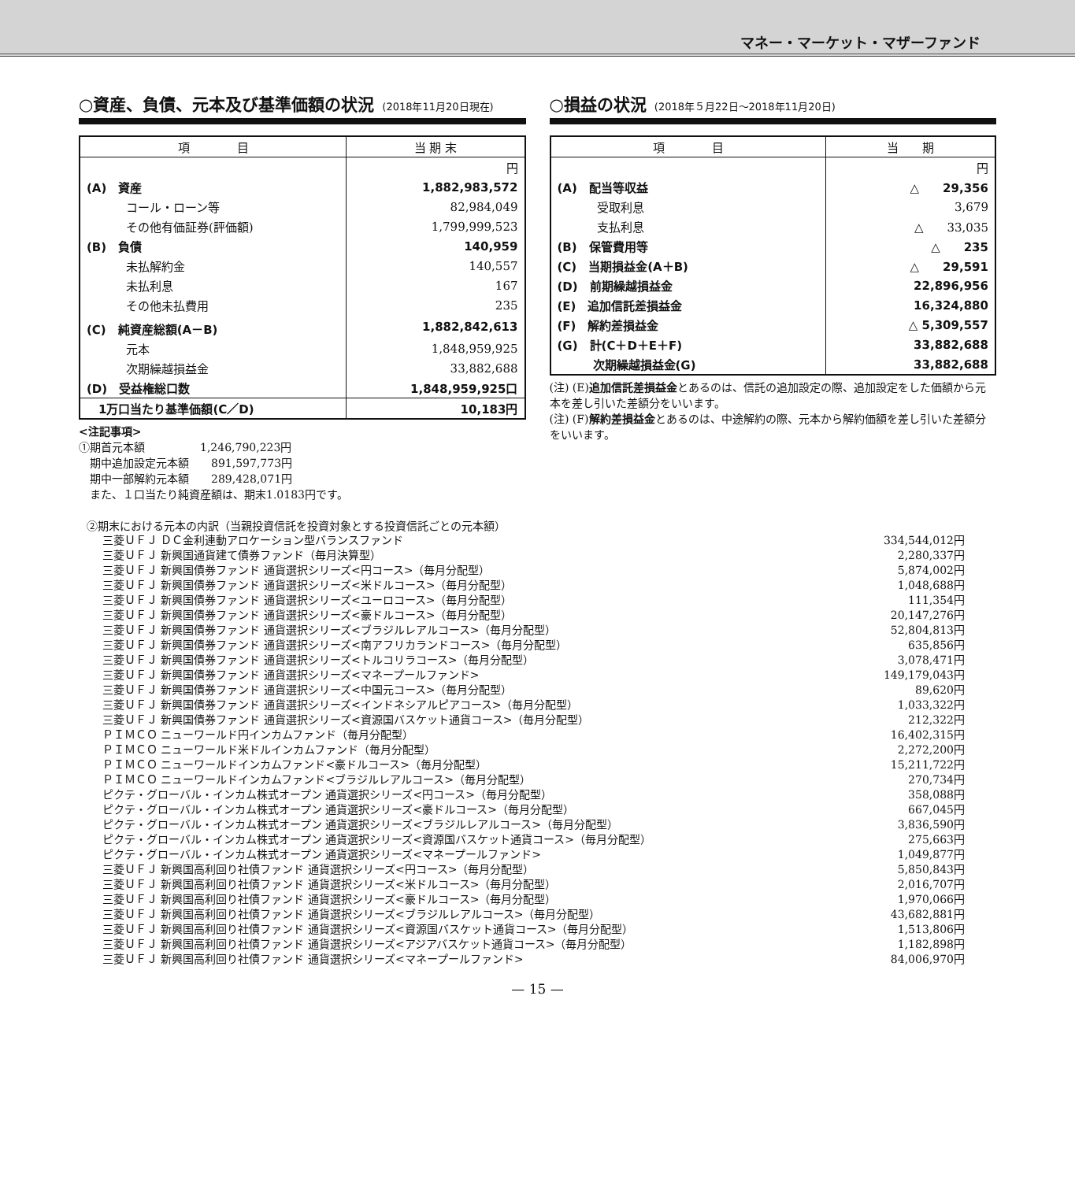マネー・マーケット・マザーファンド
○資産、負債、元本及び基準価額の状況 (2018年11月20日現在)
| 項 目 | 当 期 末 |
| --- | --- |
| | 円 |
| (A) 資産 | 1,882,983,572 |
| コール・ローン等 | 82,984,049 |
| その他有価証券(評価額) | 1,799,999,523 |
| (B) 負債 | 140,959 |
| 未払解約金 | 140,557 |
| 未払利息 | 167 |
| その他未払費用 | 235 |
| (C) 純資産総額(A－B) | 1,882,842,613 |
| 元本 | 1,848,959,925 |
| 次期繰越損益金 | 33,882,688 |
| (D) 受益権総口数 | 1,848,959,925口 |
| 1万口当たり基準価額(C／D) | 10,183円 |
<注記事項>
①期首元本額　　　　　1,246,790,223円
　期中追加設定元本額　　891,597,773円
　期中一部解約元本額　　289,428,071円
　また、１口当たり純資産額は、期末1.0183円です。
○損益の状況 (2018年５月22日～2018年11月20日)
| 項 目 | 当 期 |
| --- | --- |
| | 円 |
| (A) 配当等収益 | △ 29,356 |
| 受取利息 | 3,679 |
| 支払利息 | △ 33,035 |
| (B) 保管費用等 | △ 235 |
| (C) 当期損益金(A＋B) | △ 29,591 |
| (D) 前期繰越損益金 | 22,896,956 |
| (E) 追加信託差損益金 | 16,324,880 |
| (F) 解約差損益金 | △ 5,309,557 |
| (G) 計(C＋D＋E＋F) | 33,882,688 |
| 次期繰越損益金(G) | 33,882,688 |
(注) (E)追加信託差損益金とあるのは、信託の追加設定の際、追加設定をした価額から元本を差し引いた差額分をいいます。
(注) (F)解約差損益金とあるのは、中途解約の際、元本から解約価額を差し引いた差額分をいいます。
②期末における元本の内訳（当親投資信託を投資対象とする投資信託ごとの元本額）
| 三菱ＵＦＪ ＤＣ金利連動アロケーション型バランスファンド | 334,544,012円 |
| 三菱ＵＦＪ 新興国通貨建て債券ファンド（毎月決算型） | 2,280,337円 |
| 三菱ＵＦＪ 新興国債券ファンド 通貨選択シリーズ<円コース>（毎月分配型） | 5,874,002円 |
| 三菱ＵＦＪ 新興国債券ファンド 通貨選択シリーズ<米ドルコース>（毎月分配型） | 1,048,688円 |
| 三菱ＵＦＪ 新興国債券ファンド 通貨選択シリーズ<ユーロコース>（毎月分配型） | 111,354円 |
| 三菱ＵＦＪ 新興国債券ファンド 通貨選択シリーズ<豪ドルコース>（毎月分配型） | 20,147,276円 |
| 三菱ＵＦＪ 新興国債券ファンド 通貨選択シリーズ<ブラジルレアルコース>（毎月分配型） | 52,804,813円 |
| 三菱ＵＦＪ 新興国債券ファンド 通貨選択シリーズ<南アフリカランドコース>（毎月分配型） | 635,856円 |
| 三菱ＵＦＪ 新興国債券ファンド 通貨選択シリーズ<トルコリラコース>（毎月分配型） | 3,078,471円 |
| 三菱ＵＦＪ 新興国債券ファンド 通貨選択シリーズ<マネープールファンド> | 149,179,043円 |
| 三菱ＵＦＪ 新興国債券ファンド 通貨選択シリーズ<中国元コース>（毎月分配型） | 89,620円 |
| 三菱ＵＦＪ 新興国債券ファンド 通貨選択シリーズ<インドネシアルピアコース>（毎月分配型） | 1,033,322円 |
| 三菱ＵＦＪ 新興国債券ファンド 通貨選択シリーズ<資源国バスケット通貨コース>（毎月分配型） | 212,322円 |
| ＰＩＭＣＯ ニューワールド円インカムファンド（毎月分配型） | 16,402,315円 |
| ＰＩＭＣＯ ニューワールド米ドルインカムファンド（毎月分配型） | 2,272,200円 |
| ＰＩＭＣＯ ニューワールドインカムファンド<豪ドルコース>（毎月分配型） | 15,211,722円 |
| ＰＩＭＣＯ ニューワールドインカムファンド<ブラジルレアルコース>（毎月分配型） | 270,734円 |
| ピクテ・グローバル・インカム株式オープン 通貨選択シリーズ<円コース>（毎月分配型） | 358,088円 |
| ピクテ・グローバル・インカム株式オープン 通貨選択シリーズ<豪ドルコース>（毎月分配型） | 667,045円 |
| ピクテ・グローバル・インカム株式オープン 通貨選択シリーズ<ブラジルレアルコース>（毎月分配型） | 3,836,590円 |
| ピクテ・グローバル・インカム株式オープン 通貨選択シリーズ<資源国バスケット通貨コース>（毎月分配型） | 275,663円 |
| ピクテ・グローバル・インカム株式オープン 通貨選択シリーズ<マネープールファンド> | 1,049,877円 |
| 三菱ＵＦＪ 新興国高利回り社債ファンド 通貨選択シリーズ<円コース>（毎月分配型） | 5,850,843円 |
| 三菱ＵＦＪ 新興国高利回り社債ファンド 通貨選択シリーズ<米ドルコース>（毎月分配型） | 2,016,707円 |
| 三菱ＵＦＪ 新興国高利回り社債ファンド 通貨選択シリーズ<豪ドルコース>（毎月分配型） | 1,970,066円 |
| 三菱ＵＦＪ 新興国高利回り社債ファンド 通貨選択シリーズ<ブラジルレアルコース>（毎月分配型） | 43,682,881円 |
| 三菱ＵＦＪ 新興国高利回り社債ファンド 通貨選択シリーズ<資源国バスケット通貨コース>（毎月分配型） | 1,513,806円 |
| 三菱ＵＦＪ 新興国高利回り社債ファンド 通貨選択シリーズ<アジアバスケット通貨コース>（毎月分配型） | 1,182,898円 |
| 三菱ＵＦＪ 新興国高利回り社債ファンド 通貨選択シリーズ<マネープールファンド> | 84,006,970円 |
— 15 —